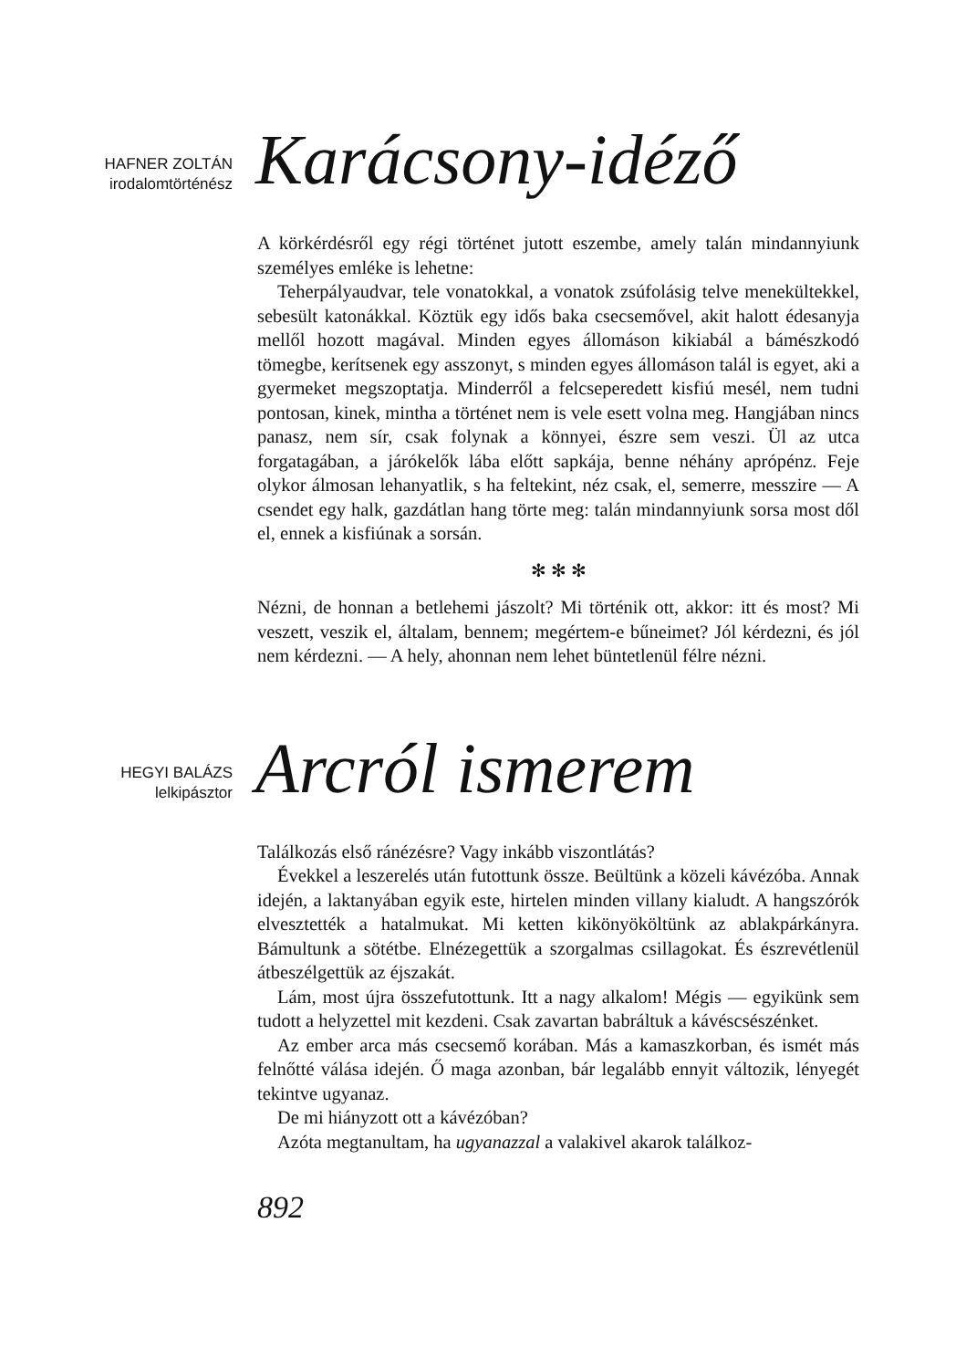HAFNER ZOLTÁN
irodalomtörténész
Karácsony-idéző
A körkérdésről egy régi történet jutott eszembe, amely talán mindannyiunk személyes emléke is lehetne:
Teherpályaudvar, tele vonatokkal, a vonatok zsúfolásig telve menekültekkel, sebesült katonákkal. Köztük egy idős baka csecsemővel, akit halott édesanyja mellől hozott magával. Minden egyes állomáson kikiabál a bámészkodó tömegbe, kerítsenek egy asszonyt, s minden egyes állomáson talál is egyet, aki a gyermeket megszoptatja. Minderről a felcseperedett kisfiú mesél, nem tudni pontosan, kinek, mintha a történet nem is vele esett volna meg. Hangjában nincs panasz, nem sír, csak folynak a könnyei, észre sem veszi. Ül az utca forgatagában, a járókelők lába előtt sapkája, benne néhány aprópénz. Feje olykor álmosan lehanyatlik, s ha feltekint, néz csak, el, semerre, messzire — A csendet egy halk, gazdátlan hang törte meg: talán mindannyiunk sorsa most dől el, ennek a kisfiúnak a sorsán.
✻ ✻ ✻
Nézni, de honnan a betlehemi jászolt? Mi történik ott, akkor: itt és most? Mi veszett, veszik el, általam, bennem; megértem-e bűneimet? Jól kérdezni, és jól nem kérdezni. — A hely, ahonnan nem lehet büntetlenül félre nézni.
HEGYI BALÁZS
lelkipásztor
Arcról ismerem
Találkozás első ránézésre? Vagy inkább viszontlátás?
Évekkel a leszerelés után futottunk össze. Beültünk a közeli kávézóba. Annak idején, a laktanyában egyik este, hirtelen minden villany kialudt. A hangszórók elvesztették a hatalmukat. Mi ketten kikönyököltünk az ablakpárkányra. Bámultunk a sötétbe. Elnézegettük a szorgalmas csillagokat. És észrevétlenül átbeszélgettük az éjszakát.
Lám, most újra összefutottunk. Itt a nagy alkalom! Mégis — egyikünk sem tudott a helyzettel mit kezdeni. Csak zavartan babráltuk a kávéscsészénket.
Az ember arca más csecsemő korában. Más a kamaszkorban, és ismét más felnőtté válása idején. Ő maga azonban, bár legalább ennyit változik, lényegét tekintve ugyanaz.
De mi hiányzott ott a kávézóban?
Azóta megtanultam, ha ugyanazzal a valakivel akarok találkoz-
892